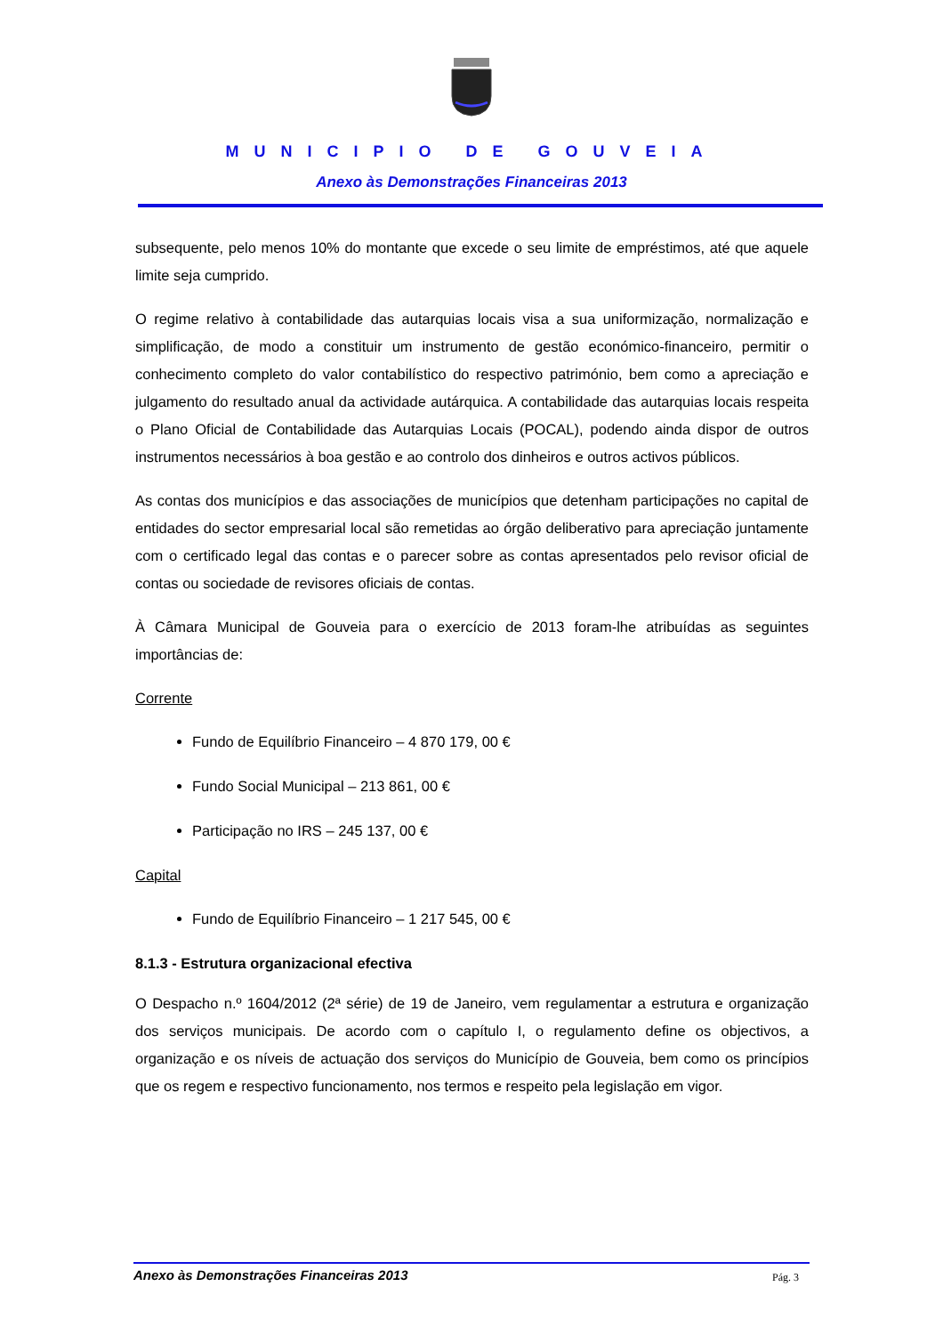MUNICIPIO DE GOUVEIA
Anexo às Demonstrações Financeiras 2013
subsequente, pelo menos 10% do montante que excede o seu limite de empréstimos, até que aquele limite seja cumprido.
O regime relativo à contabilidade das autarquias locais visa a sua uniformização, normalização e simplificação, de modo a constituir um instrumento de gestão económico-financeiro, permitir o conhecimento completo do valor contabilístico do respectivo património, bem como a apreciação e julgamento do resultado anual da actividade autárquica. A contabilidade das autarquias locais respeita o Plano Oficial de Contabilidade das Autarquias Locais (POCAL), podendo ainda dispor de outros instrumentos necessários à boa gestão e ao controlo dos dinheiros e outros activos públicos.
As contas dos municípios e das associações de municípios que detenham participações no capital de entidades do sector empresarial local são remetidas ao órgão deliberativo para apreciação juntamente com o certificado legal das contas e o parecer sobre as contas apresentados pelo revisor oficial de contas ou sociedade de revisores oficiais de contas.
À Câmara Municipal de Gouveia para o exercício de 2013 foram-lhe atribuídas as seguintes importâncias de:
Corrente
Fundo de Equilíbrio Financeiro – 4 870 179, 00 €
Fundo Social Municipal – 213 861, 00 €
Participação no IRS – 245 137, 00 €
Capital
Fundo de Equilíbrio Financeiro – 1 217 545, 00 €
8.1.3 - Estrutura organizacional efectiva
O Despacho n.º 1604/2012 (2ª série) de 19 de Janeiro, vem regulamentar a estrutura e organização dos serviços municipais. De acordo com o capítulo I, o regulamento define os objectivos, a organização e os níveis de actuação dos serviços do Município de Gouveia, bem como os princípios que os regem e respectivo funcionamento, nos termos e respeito pela legislação em vigor.
Anexo às Demonstrações Financeiras 2013 Pág. 3